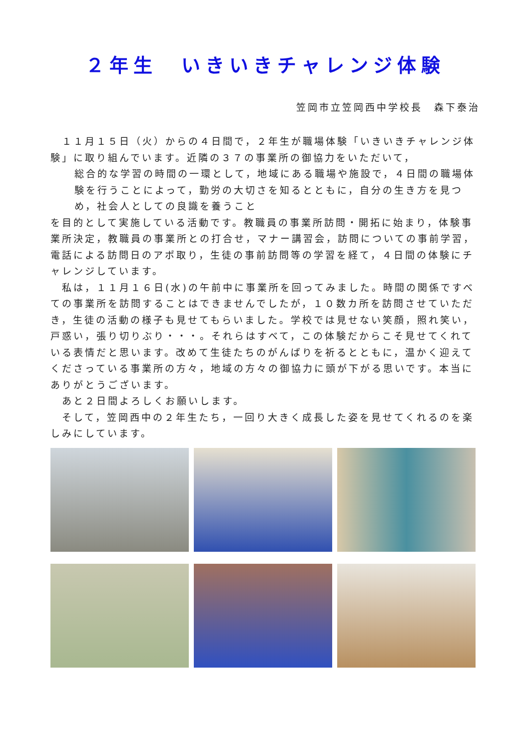２年生　いきいきチャレンジ体験
笠岡市立笠岡西中学校長　森下泰治
　１１月１５日（火）からの４日間で，２年生が職場体験「いきいきチャレンジ体験」に取り組んでいます。近隣の３７の事業所の御協力をいただいて，
総合的な学習の時間の一環として，地域にある職場や施設で，４日間の職場体験を行うことによって，勤労の大切さを知るとともに，自分の生き方を見つめ，社会人としての良識を養うこと
を目的として実施している活動です。教職員の事業所訪問・開拓に始まり，体験事業所決定，教職員の事業所との打合せ，マナー講習会，訪問についての事前学習，電話による訪問日のアポ取り，生徒の事前訪問等の学習を経て，４日間の体験にチャレンジしています。
　私は，１１月１６日(水)の午前中に事業所を回ってみました。時間の関係ですべての事業所を訪問することはできませんでしたが，１０数カ所を訪問させていただき，生徒の活動の様子も見せてもらいました。学校では見せない笑顔，照れ笑い，戸惑い，張り切りぶり・・・。それらはすべて，この体験だからこそ見せてくれている表情だと思います。改めて生徒たちのがんばりを祈るとともに，温かく迎えてくださっている事業所の方々，地域の方々の御協力に頭が下がる思いです。本当にありがとうございます。
　あと２日間よろしくお願いします。
　そして，笠岡西中の２年生たち，一回り大きく成長した姿を見せてくれるのを楽しみにしています。